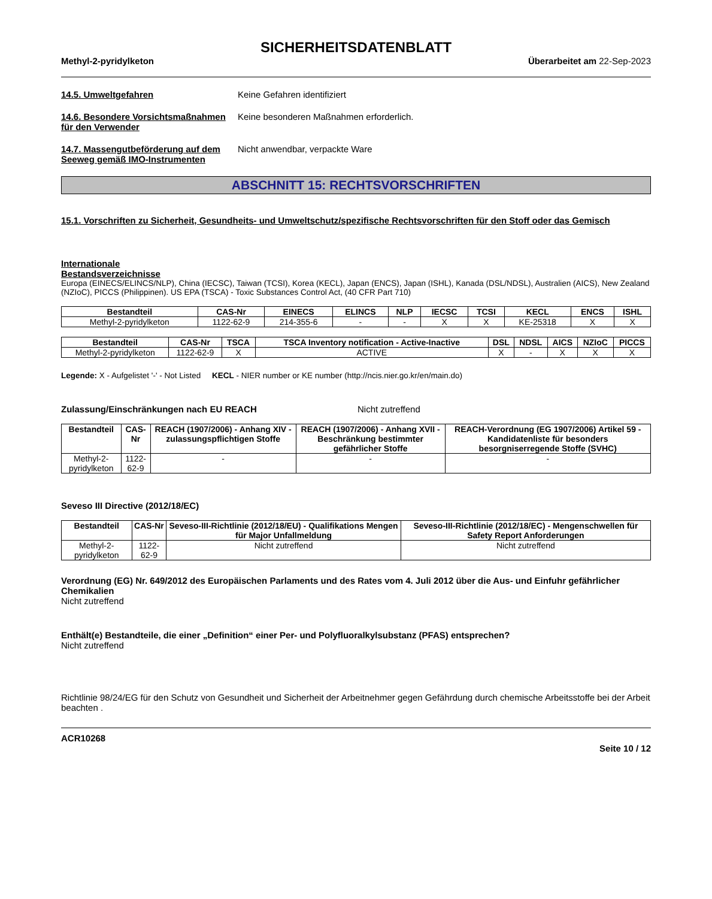SICHERHEITSDATENBLATT
Methyl-2-pyridylketon Überarbeitet am 22-Sep-2023
14.5. Umweltgefahren Keine Gefahren identifiziert
14.6. Besondere Vorsichtsmaßnahmen für den Verwender
Keine besonderen Maßnahmen erforderlich.
14.7. Massengutbeförderung auf dem Seeweg gemäß IMO-Instrumenten
Nicht anwendbar, verpackte Ware
ABSCHNITT 15: RECHTSVORSCHRIFTEN
15.1. Vorschriften zu Sicherheit, Gesundheits- und Umweltschutz/spezifische Rechtsvorschriften für den Stoff oder das Gemisch
Internationale Bestandsverzeichnisse
Europa (EINECS/ELINCS/NLP), China (IECSC), Taiwan (TCSI), Korea (KECL), Japan (ENCS), Japan (ISHL), Kanada (DSL/NDSL), Australien (AICS), New Zealand (NZIoC), PICCS (Philippinen). US EPA (TSCA) - Toxic Substances Control Act, (40 CFR Part 710)
| Bestandteil | CAS-Nr | EINECS | ELINCS | NLP | IECSC | TCSI | KECL | ENCS | ISHL |
| --- | --- | --- | --- | --- | --- | --- | --- | --- | --- |
| Methyl-2-pyridylketon | 1122-62-9 | 214-355-6 | - | - | X | X | KE-25318 | X | X |
| Bestandteil | CAS-Nr | TSCA | TSCA Inventory notification - Active-Inactive | DSL | NDSL | AICS | NZIoC | PICCS |
| --- | --- | --- | --- | --- | --- | --- | --- | --- |
| Methyl-2-pyridylketon | 1122-62-9 | X | ACTIVE | X | - | X | X | X |
Legende: X - Aufgelistet '-' - Not Listed KECL - NIER number or KE number (http://ncis.nier.go.kr/en/main.do)
Zulassung/Einschränkungen nach EU REACH Nicht zutreffend
| Bestandteil | CAS-Nr | REACH (1907/2006) - Anhang XIV - zulassungspflichtigen Stoffe | REACH (1907/2006) - Anhang XVII - Beschränkung bestimmter gefährlicher Stoffe | REACH-Verordnung (EG 1907/2006) Artikel 59 - Kandidatenliste für besonders besorgniserregende Stoffe (SVHC) |
| --- | --- | --- | --- | --- |
| Methyl-2-pyridylketon | 1122-62-9 | - | - | - |
Seveso III Directive (2012/18/EC)
| Bestandteil | CAS-Nr | Seveso-III-Richtlinie (2012/18/EU) - Qualifikations Mengen für Major Unfallmeldung | Seveso-III-Richtlinie (2012/18/EC) - Mengenschwellen für Safety Report Anforderungen |
| --- | --- | --- | --- |
| Methyl-2-pyridylketon | 1122-62-9 | Nicht zutreffend | Nicht zutreffend |
Verordnung (EG) Nr. 649/2012 des Europäischen Parlaments und des Rates vom 4. Juli 2012 über die Aus- und Einfuhr gefährlicher Chemikalien
Nicht zutreffend
Enthält(e) Bestandteile, die einer „Definition“ einer Per- und Polyfluoralkylsubstanz (PFAS) entsprechen?
Nicht zutreffend
Richtlinie 98/24/EG für den Schutz von Gesundheit und Sicherheit der Arbeitnehmer gegen Gefährdung durch chemische Arbeitsstoffe bei der Arbeit beachten .
ACR10268
Seite 10 / 12